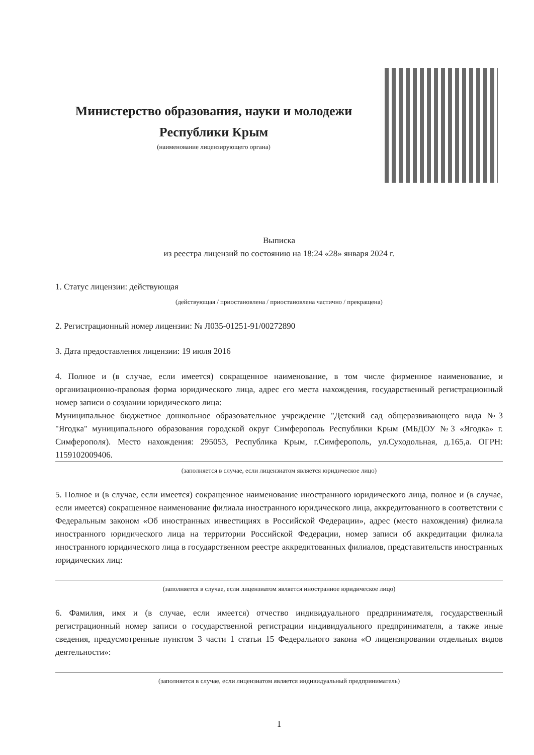Министерство образования, науки и молодежи
Республики Крым
(наименование лицензирующего органа)
Выписка
из реестра лицензий по состоянию на 18:24 «28» января 2024 г.
1. Статус лицензии: действующая
(действующая / приостановлена / приостановлена частично / прекращена)
2. Регистрационный номер лицензии: № Л035-01251-91/00272890
3. Дата предоставления лицензии: 19 июля 2016
4. Полное и (в случае, если имеется) сокращенное наименование, в том числе фирменное наименование, и организационно-правовая форма юридического лица, адрес его места нахождения, государственный регистрационный номер записи о создании юридического лица:
Муниципальное бюджетное дошкольное образовательное учреждение "Детский сад общеразвивающего вида №3 "Ягодка" муниципального образования городской округ Симферополь Республики Крым (МБДОУ №3 «Ягодка» г. Симферополя). Место нахождения: 295053, Республика Крым, г.Симферополь, ул.Суходольная, д.165,а. ОГРН: 1159102009406.
(заполняется в случае, если лицензиатом является юридическое лицо)
5. Полное и (в случае, если имеется) сокращенное наименование иностранного юридического лица, полное и (в случае, если имеется) сокращенное наименование филиала иностранного юридического лица, аккредитованного в соответствии с Федеральным законом «Об иностранных инвестициях в Российской Федерации», адрес (место нахождения) филиала иностранного юридического лица на территории Российской Федерации, номер записи об аккредитации филиала иностранного юридического лица в государственном реестре аккредитованных филиалов, представительств иностранных юридических лиц:
(заполняется в случае, если лицензиатом является иностранное юридическое лицо)
6. Фамилия, имя и (в случае, если имеется) отчество индивидуального предпринимателя, государственный регистрационный номер записи о государственной регистрации индивидуального предпринимателя, а также иные сведения, предусмотренные пунктом 3 части 1 статьи 15 Федерального закона «О лицензировании отдельных видов деятельности»:
(заполняется в случае, если лицензиатом является индивидуальный предприниматель)
1